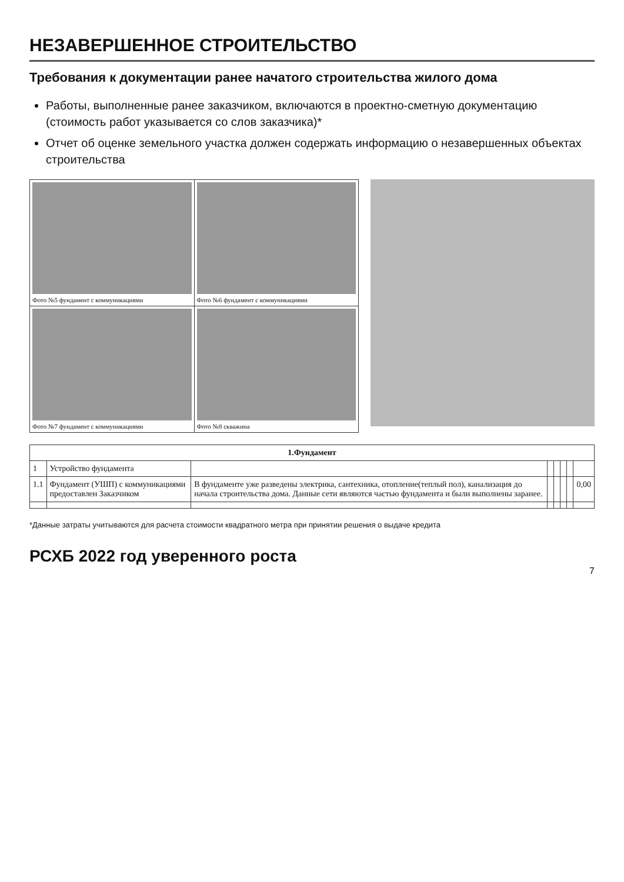НЕЗАВЕРШЕННОЕ СТРОИТЕЛЬСТВО
Требования к документации ранее начатого строительства жилого дома
Работы, выполненные ранее заказчиком, включаются в проектно-сметную документацию (стоимость работ указывается со слов заказчика)*
Отчет об оценке земельного участка должен содержать информацию о незавершенных объектах строительства
| Фото №5 фундамент с коммуникациями | Фото №6 фундамент с коммуникациями |
| Фото №7 фундамент с коммуникациями | Фото №8 скважина |
| 1.Фундамент | | | | | | | |
| --- | --- | --- | --- | --- | --- | --- | --- |
| 1 | Устройство фундамента | | | | | | |
| 1.1 | Фундамент (УШП) с коммуникациями предоставлен Заказчиком | В фундаменте уже разведены электрика, сантехника, отопление(теплый пол), канализация до начала строительства дома. Данные сети являются частью фундамента и были выполнены заранее. | | | | | 0,00 |
*Данные затраты учитываются для расчета стоимости квадратного метра при принятии решения о выдаче кредита
РСХБ 2022 год уверенного роста
7